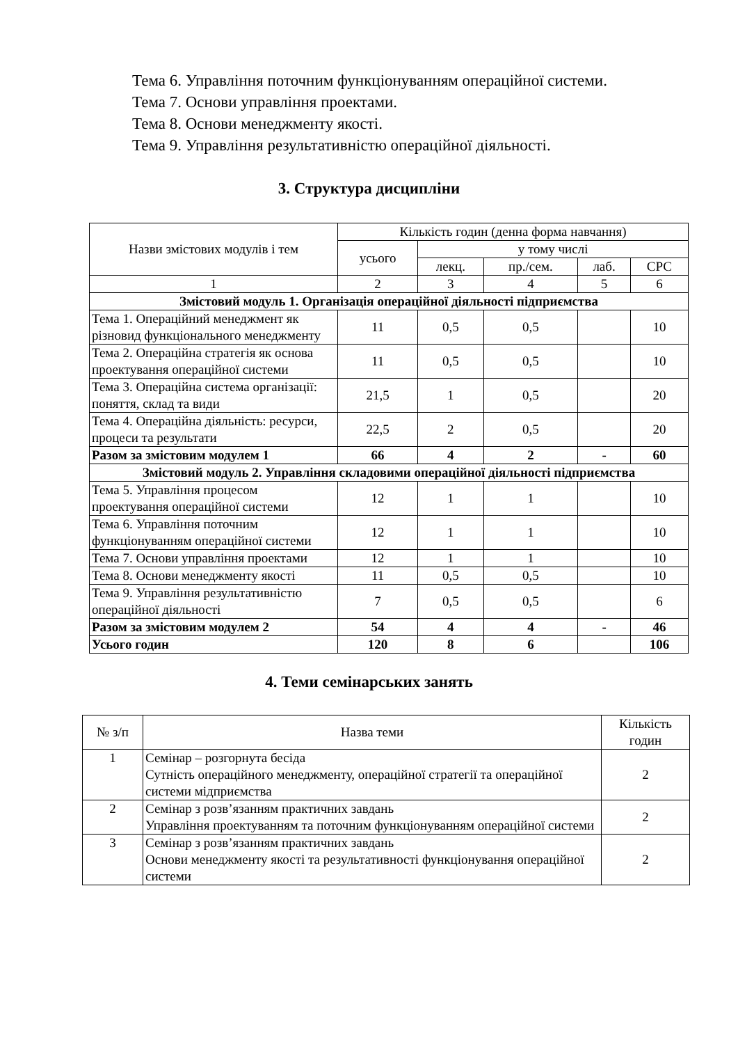Тема 6. Управління поточним функціонуванням операційної системи.
Тема 7. Основи управління проектами.
Тема 8. Основи менеджменту якості.
Тема 9. Управління результативністю операційної діяльності.
3. Структура дисципліни
| Назви змістових модулів і тем | Кількість годин (денна форма навчання) | | | | |
| --- | --- | --- | --- | --- | --- |
| | усього | у тому числі | | | |
| | | лекц. | пр./сем. | лаб. | СРС |
| 1 | 2 | 3 | 4 | 5 | 6 |
| Змістовий модуль 1. Організація операційної діяльності підприємства | | | | | |
| Тема 1. Операційний менеджмент як різновид функціонального менеджменту | 11 | 0,5 | 0,5 | | 10 |
| Тема 2. Операційна стратегія як основа проектування операційної системи | 11 | 0,5 | 0,5 | | 10 |
| Тема 3. Операційна система організації: поняття, склад та види | 21,5 | 1 | 0,5 | | 20 |
| Тема 4. Операційна діяльність: ресурси, процеси та результати | 22,5 | 2 | 0,5 | | 20 |
| Разом за змістовим модулем 1 | 66 | 4 | 2 | - | 60 |
| Змістовий модуль 2. Управління складовими операційної діяльності підприємства | | | | | |
| Тема 5. Управління процесом проектування операційної системи | 12 | 1 | 1 | | 10 |
| Тема 6. Управління поточним функціонуванням операційної системи | 12 | 1 | 1 | | 10 |
| Тема 7. Основи управління проектами | 12 | 1 | 1 | | 10 |
| Тема 8. Основи менеджменту якості | 11 | 0,5 | 0,5 | | 10 |
| Тема 9. Управління результативністю операційної діяльності | 7 | 0,5 | 0,5 | | 6 |
| Разом за змістовим модулем 2 | 54 | 4 | 4 | - | 46 |
| Усього годин | 120 | 8 | 6 | | 106 |
4. Теми семінарських занять
| № з/п | Назва теми | Кількість годин |
| --- | --- | --- |
| 1 | Семінар – розгорнута бесіда Сутність операційного менеджменту, операційної стратегії та операційної системи мідприємства | 2 |
| 2 | Семінар з розв’язанням практичних завдань Управління проектуванням та поточним функціонуванням операційної системи | 2 |
| 3 | Семінар з розв’язанням практичних завдань Основи менеджменту якості та результативності функціонування операційної системи | 2 |